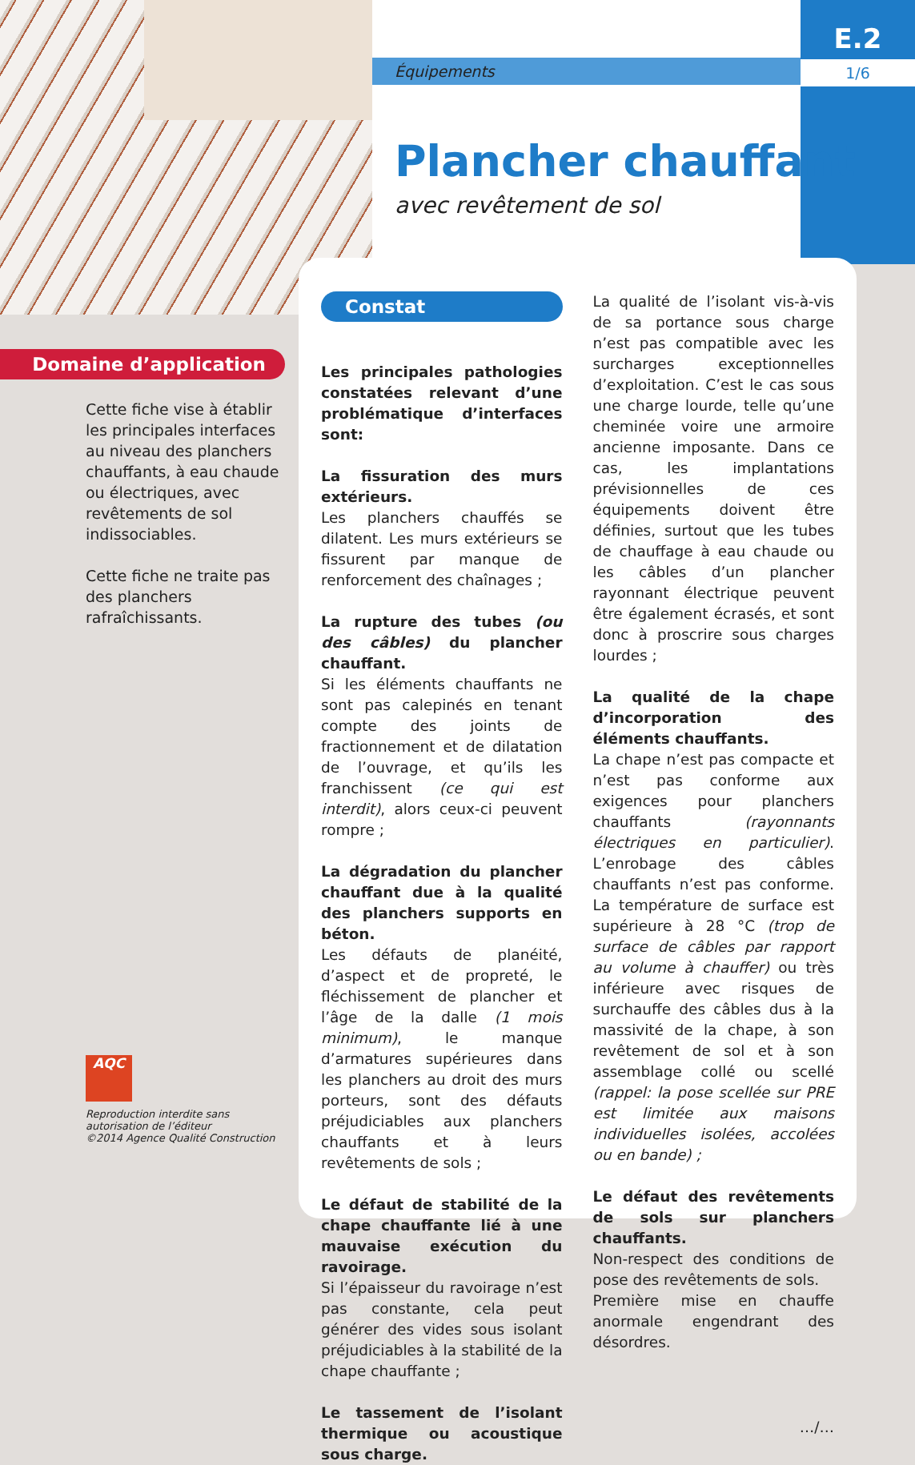Équipements
E.2
1/6
Plancher chauffant
avec revêtement de sol
Domaine d’application
Cette fiche vise à établir les principales interfaces au niveau des planchers chauffants, à eau chaude ou électriques, avec revêtements de sol indissociables.
Cette fiche ne traite pas des planchers rafraîchissants.
AQC
Reproduction interdite sans autorisation de l’éditeur
©2014 Agence Qualité Construction
Constat
Les principales pathologies constatées relevant d’une problématique d’interfaces sont:
La fissuration des murs extérieurs.
Les planchers chauffés se dilatent. Les murs extérieurs se fissurent par manque de renforcement des chaînages ;
La rupture des tubes (ou des câbles) du plancher chauffant.
Si les éléments chauffants ne sont pas calepinés en tenant compte des joints de fractionnement et de dilatation de l’ouvrage, et qu’ils les franchissent (ce qui est interdit), alors ceux-ci peuvent rompre ;
La dégradation du plancher chauffant due à la qualité des planchers supports en béton.
Les défauts de planéité, d’aspect et de propreté, le fléchissement de plancher et l’âge de la dalle (1 mois minimum), le manque d’armatures supérieures dans les planchers au droit des murs porteurs, sont des défauts préjudiciables aux planchers chauffants et à leurs revêtements de sols ;
Le défaut de stabilité de la chape chauffante lié à une mauvaise exécution du ravoirage.
Si l’épaisseur du ravoirage n’est pas constante, cela peut générer des vides sous isolant préjudiciables à la stabilité de la chape chauffante ;
Le tassement de l’isolant thermique ou acoustique sous charge.
La qualité de l’isolant vis-à-vis de sa portance sous charge n’est pas compatible avec les surcharges exceptionnelles d’exploitation. C’est le cas sous une charge lourde, telle qu’une cheminée voire une armoire ancienne imposante. Dans ce cas, les implantations prévisionnelles de ces équipements doivent être définies, surtout que les tubes de chauffage à eau chaude ou les câbles d’un plancher rayonnant électrique peuvent être également écrasés, et sont donc à proscrire sous charges lourdes ;
La qualité de la chape d’incorporation des éléments chauffants.
La chape n’est pas compacte et n’est pas conforme aux exigences pour planchers chauffants (rayonnants électriques en particulier). L’enrobage des câbles chauffants n’est pas conforme. La température de surface est supérieure à 28 °C (trop de surface de câbles par rapport au volume à chauffer) ou très inférieure avec risques de surchauffe des câbles dus à la massivité de la chape, à son revêtement de sol et à son assemblage collé ou scellé (rappel: la pose scellée sur PRE est limitée aux maisons individuelles isolées, accolées ou en bande) ;
Le défaut des revêtements de sols sur planchers chauffants.
Non-respect des conditions de pose des revêtements de sols.
Première mise en chauffe anormale engendrant des désordres.
…/…